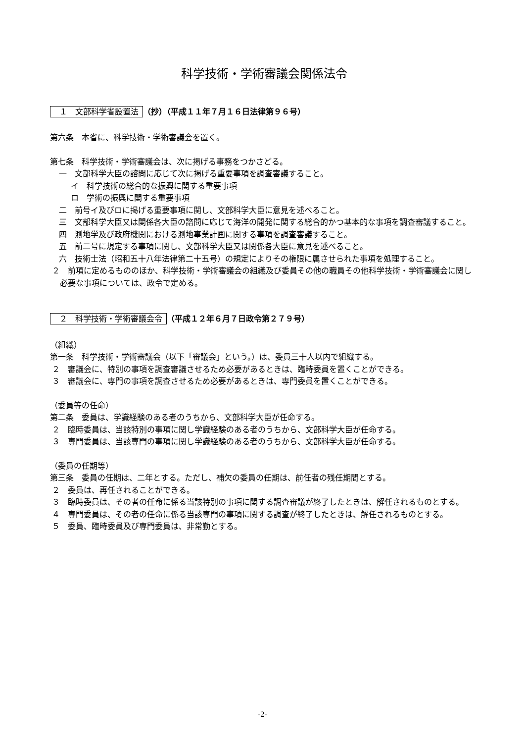科学技術・学術審議会関係法令
１　文部科学省設置法 （抄）（平成１１年７月１６日法律第９６号）
第六条　本省に、科学技術・学術審議会を置く。
第七条　科学技術・学術審議会は、次に掲げる事務をつかさどる。
一　文部科学大臣の諮問に応じて次に掲げる重要事項を調査審議すること。
イ　科学技術の総合的な振興に関する重要事項
ロ　学術の振興に関する重要事項
二　前号イ及びロに掲げる重要事項に関し、文部科学大臣に意見を述べること。
三　文部科学大臣又は関係各大臣の諮問に応じて海洋の開発に関する総合的かつ基本的な事項を調査審議すること。
四　測地学及び政府機関における測地事業計画に関する事項を調査審議すること。
五　前二号に規定する事項に関し、文部科学大臣又は関係各大臣に意見を述べること。
六　技術士法（昭和五十八年法律第二十五号）の規定によりその権限に属させられた事項を処理すること。
２　前項に定めるもののほか、科学技術・学術審議会の組織及び委員その他の職員その他科学技術・学術審議会に関し必要な事項については、政令で定める。
２　科学技術・学術審議会令 （平成１２年６月７日政令第２７９号）
（組織）
第一条　科学技術・学術審議会（以下「審議会」という。）は、委員三十人以内で組織する。
２　審議会に、特別の事項を調査審議させるため必要があるときは、臨時委員を置くことができる。
３　審議会に、専門の事項を調査させるため必要があるときは、専門委員を置くことができる。
（委員等の任命）
第二条　委員は、学識経験のある者のうちから、文部科学大臣が任命する。
２　臨時委員は、当該特別の事項に関し学識経験のある者のうちから、文部科学大臣が任命する。
３　専門委員は、当該専門の事項に関し学識経験のある者のうちから、文部科学大臣が任命する。
（委員の任期等）
第三条　委員の任期は、二年とする。ただし、補欠の委員の任期は、前任者の残任期間とする。
２　委員は、再任されることができる。
３　臨時委員は、その者の任命に係る当該特別の事項に関する調査審議が終了したときは、解任されるものとする。
４　専門委員は、その者の任命に係る当該専門の事項に関する調査が終了したときは、解任されるものとする。
５　委員、臨時委員及び専門委員は、非常勤とする。
-2-